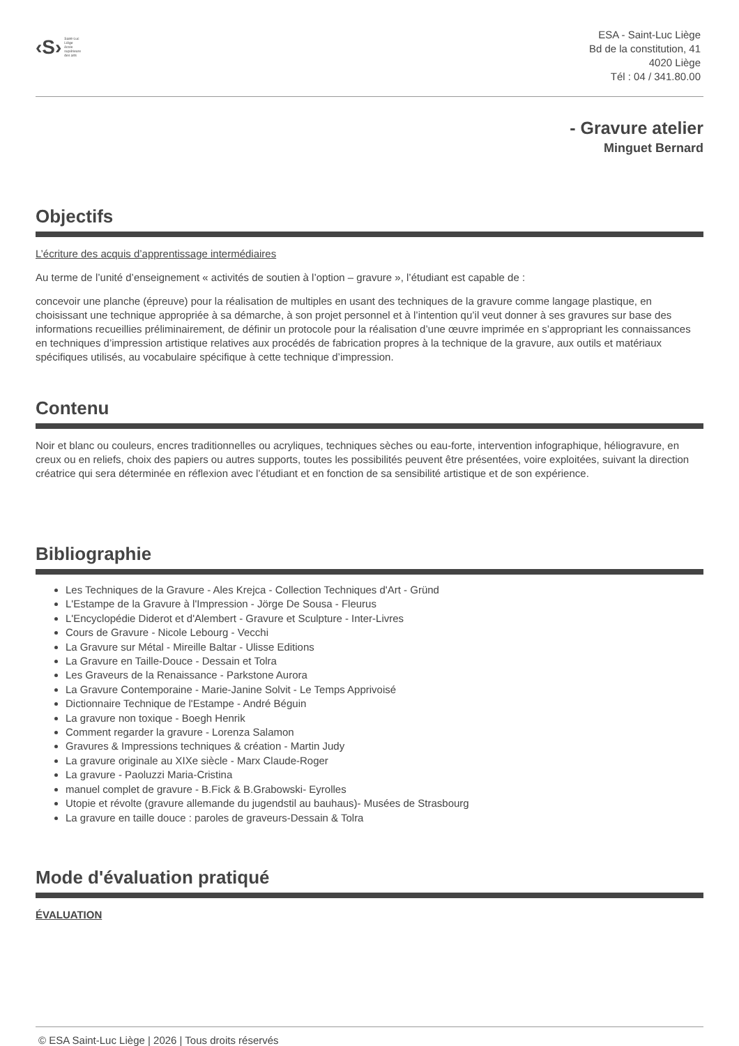‹S› Saint-Luc
Liège
école
supérieure
des arts
ESA - Saint-Luc Liège
Bd de la constitution, 41
4020 Liège
Tél : 04 / 341.80.00
- Gravure atelier
Minguet Bernard
Objectifs
L’écriture des acquis d’apprentissage intermédiaires
Au terme de l’unité d’enseignement « activités de soutien à l’option – gravure », l’étudiant est capable de :
concevoir une planche (épreuve) pour la réalisation de multiples en usant des techniques de la gravure comme langage plastique, en choisissant une technique appropriée à sa démarche, à son projet personnel et à l’intention qu’il veut donner à ses gravures sur base des informations recueillies préliminairement, de définir un protocole pour la réalisation d’une œuvre imprimée en s’appropriant les connaissances en techniques d’impression artistique relatives aux procédés de fabrication propres à la technique de la gravure, aux outils et matériaux spécifiques utilisés, au vocabulaire spécifique à cette technique d’impression.
Contenu
Noir et blanc ou couleurs, encres traditionnelles ou acryliques, techniques sèches ou eau-forte, intervention infographique, héliogravure, en creux ou en reliefs, choix des papiers ou autres supports, toutes les possibilités peuvent être présentées, voire exploitées, suivant la direction créatrice qui sera déterminée en réflexion avec l’étudiant et en fonction de sa sensibilité artistique et de son expérience.
Bibliographie
Les Techniques de la Gravure - Ales Krejca - Collection Techniques d'Art - Gründ
L'Estampe de la Gravure à l'Impression - Jörge De Sousa - Fleurus
L'Encyclopédie Diderot et d'Alembert - Gravure et Sculpture - Inter-Livres
Cours de Gravure - Nicole Lebourg - Vecchi
La Gravure sur Métal - Mireille Baltar - Ulisse Editions
La Gravure en Taille-Douce - Dessain et Tolra
Les Graveurs de la Renaissance - Parkstone Aurora
La Gravure Contemporaine - Marie-Janine Solvit - Le Temps Apprivoisé
Dictionnaire Technique de l'Estampe - André Béguin
La gravure non toxique - Boegh Henrik
Comment regarder la gravure - Lorenza Salamon
Gravures & Impressions techniques & création - Martin Judy
La gravure originale au XIXe siècle - Marx Claude-Roger
La gravure - Paoluzzi Maria-Cristina
manuel complet de gravure - B.Fick & B.Grabowski- Eyrolles
Utopie et révolte (gravure allemande du jugendstil au bauhaus)- Musées de Strasbourg
La gravure en taille douce : paroles de graveurs-Dessain & Tolra
Mode d'évaluation pratiqué
ÉVALUATION
© ESA Saint-Luc Liège | 2026 | Tous droits réservés